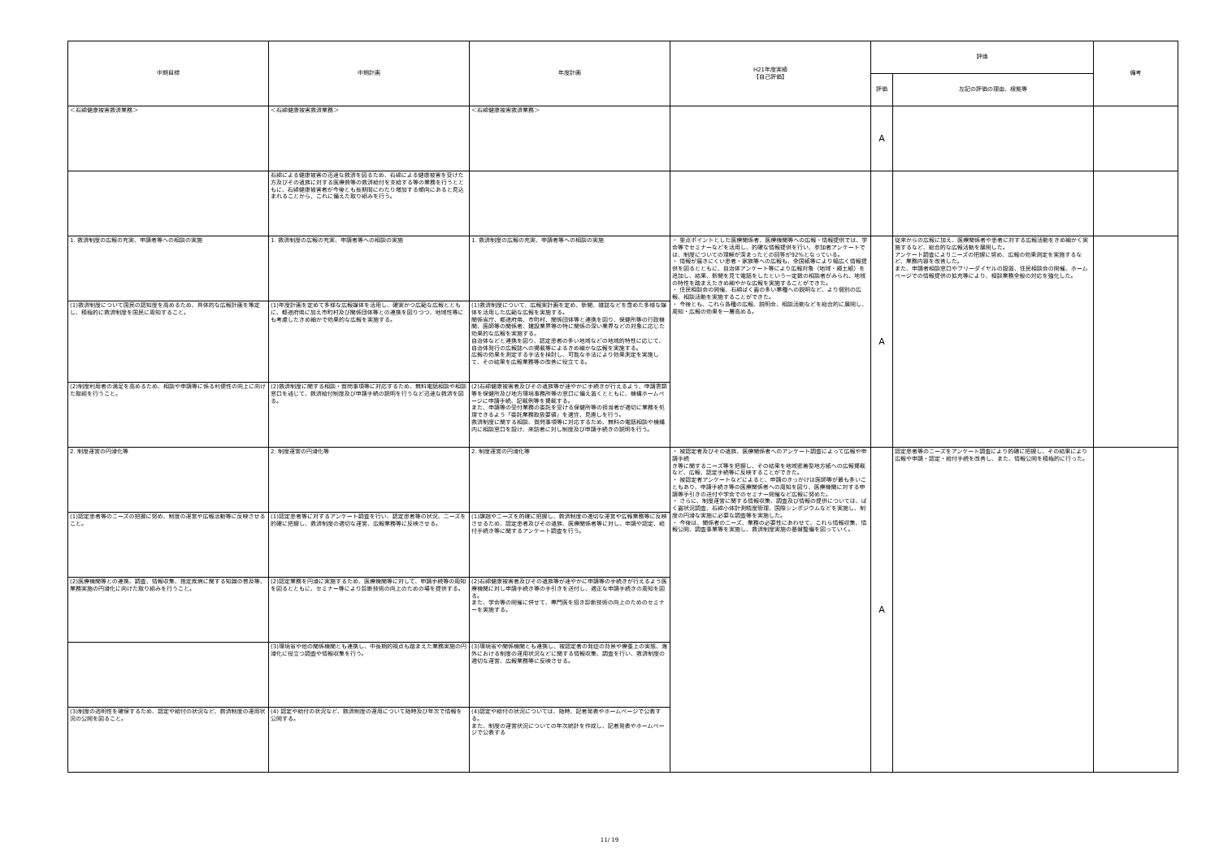| 中期目標 | 中期計画 | 年度計画 | H21年度実績 【自己評価】 | 評価 | | 備考 |
| --- | --- | --- | --- | --- | --- | --- |
| | | | | 評価 | 左記の評価の理由、根拠等 | |
| ＜石綿健康被害救済業務＞ | ＜石綿健康被害救済業務＞ | ＜石綿健康被害救済業務＞ | | A | | |
| | 石綿による健康被害の迅速な救済を図るため、石綿による健康被害を受けた方及びその遺族に対する医療費等の救済給付を支給する等の業務を行うとともに、石綿健康被害者が今後とも長期間にわたり増加する傾向にあると見込まれることから、これに備えた取り組みを行う。 | | | | | |
| 1. 救済制度の広報の充実、申請者等への相談の実施 | 1. 救済制度の広報の充実、申請者等への相談の実施 | 1. 救済制度の広報の充実、申請者等への相談の実施 | ・ 重点ポイントとした医療関係者、医療機関等への広報・情報提供では、学会等でセミナーなどを活用し、的確な情報提供を行い、参加者アンケートでは、制度についての理解が深まったとの回答が92%となっている。 ・ 情報が届きにくい患者・家族等への広報も、全国紙等により幅広く情報提供を図るとともに、自治体アンケート等により広報対象（地域・郷土紙）を追加し、結果、新聞を見て電話をしたという一定数の相談者がみられ、地域の特性を踏まえたきめ細やかな広報を実施することができた。 ・ 住民相談会の開催、石綿ばく露の多い業種への説明など、より個別の広報、相談活動を実施することができた。 ・ 今後とも、これら各種の広報、説明会、相談活動などを総合的に展開し、周知・広報の効果を一層高める。 | A | 従来からの広報に加え、医療関係者や患者に対する広報活動をきめ細かく実施するなど、総合的な広報活動を展開した。 アンケート調査によりニーズの把握に努め、広報の効果測定を実施するなど、業務内容を改善した。 また、申請者相談窓口やフリーダイヤルの設置、住民相談会の開催、ホームページでの情報提供の拡充等により、相談業務全般の対応を強化した。 | |
| (1)救済制度について国民の認知度を高めるため、具体的な広報計画を策定し、積極的に救済制度を国民に周知すること。 | (1)年度計画を定めて多様な広報媒体を活用し、確実かつ広範な広報とともに、都道府県に加え市町村及び関係団体等との連携を図りつつ、地域性等にも考慮したきめ細かで効果的な広報を実施する。 | (1)救済制度について、広報実計画を定め、新聞、雑誌などを含めた多様な媒体を活用した広範な広報を実施する。 関係省庁、都道府県、市町村、関係団体等と連携を図り、保健所等の行政機関、医師等の関係者、建設業界等の特に関係の深い業界などの対象に応じた効果的な広報を実施する。 自治体などと連携を図り、認定患者の多い地域などの地域的特性に応じて、自治体発行の広報誌への掲載等によるきめ細かな広報を実施する。 広報の効果を測定する手法を検討し、可能な手法により効果測定を実施して、その結果を広報業務等の改善に役立てる。 | | | | |
| (2)制度利用者の満足を高めるため、相談や申請等に係る利便性の向上に向けた取組を行うこと。 | (2)救済制度に関する相談・質問事項等に対応するため、無料電話相談や相談窓口を通じて、救済給付制度及び申請手続の説明を行うなど迅速な救済を図る。 | (2)石綿健康被害者及びその遺族等が速やかに手続きが行えるよう、申請書類等を保健所及び地方環境事務所等の窓口に備え置くとともに、機構ホームページに申請手続、記載例等を掲載する。 また、申請等の受付業務の委託を受ける保健所等の担当者が適切に業務を処理できるよう「委託業務取扱要領」を適宜、見直しを行う。 救済制度に関する相談、質問事項等に対応するため、無料の電話相談や機構内に相談窓口を設け、来訪者に対し制度及び申請手続きの説明を行う。 | | | | |
| 2. 制度運営の円滑化等 | 2. 制度運営の円滑化等 | 2. 制度運営の円滑化等 | ・ 被認定者及びその遺族、医療関係者へのアンケート調査によって広報や申請手続 き等に関するニーズ等を把握し、その結果を地域密着型地方紙への広報掲載など、広報、認定手続等に反映することができた。 ・ 被認定者アンケートなどによると、申請のきっかけは医師等が最も多いこともあり、申請手続き等の医療関係者への周知を図り、医療機関に対する申請等手引きの送付や学会でのセミナー開催など広報に努めた。 ・ さらに、制度運営に関する情報収集、調査及び情報の提供については、ばく露状況調査、石綿小体計測精度管理、国際シンポジウムなどを実施し、制度の円滑な実施に必要な調査等を実施した。 ・ 今後は、関係者のニーズ、業務の必要性にあわせて、これら情報収集、情報公開、調査事業等を実施し、救済制度実施の基盤整備を図っていく。 | A | 認定患者等のニーズをアンケート調査により的確に把握し、その結果により広報や申請・認定・給付手続を改善し、また、情報公開を積極的に行った。 | |
| (1)認定患者等のニーズの把握に努め、制度の運営や広報活動等に反映させること。 | (1)認定患者等に対するアンケート調査を行い、認定患者等の状況、ニーズを的確に把握し、救済制度の適切な運営、広報業務等に反映させる。 | (1)課題やニーズを的確に把握し、救済制度の適切な運営や広報業務等に反映させるため、認定患者及びその遺族、医療関係者等に対し、申請や認定、給付手続き等に関するアンケート調査を行う。 | | | | |
| (2)医療機関等との連携、調査、情報収集、指定疾病に関する知識の普及等、業務実施の円滑化に向けた取り組みを行うこと。 | (2)認定業務を円滑に実施するため、医療機関等に対して、申請手続等の周知を図るとともに、セミナー等により診断技術の向上のための場を提供する。 | (2)石綿健康被害者及びその遺族等が速やかに申請等の手続きが行えるよう医療機関に対し申請手続き等の手引きを送付し、適正な申請手続きの周知を図る。 また、学会等の開催に併せて、専門医を招き診断技術の向上のためのセミナーを実施する。 | | | | |
| | (3)環境省や他の関係機関とも連携し、中長期的視点も踏まえた業務実施の円滑化に役立つ調査や情報収集を行う。 | (3)環境省や関係機関とも連携し、被認定者の発症の背景や療養上の実態、海外における制度の運用状況などに関する情報収集、調査を行い、救済制度の適切な運営、広報業務等に反映させる。 | | | | |
| (3)制度の透明性を確保するため、認定や給付の状況など、救済制度の運用状況の公開を図ること。 | (4) 認定や給付の状況など、救済制度の運用について随時及び年次で情報を公開する。 | (4)認定や給付の状況については、随時、記者発表やホームページで公表する。 また、制度の運営状況についての年次統計を作成し、記者発表やホームページで公表する | | | | |
11/ 19